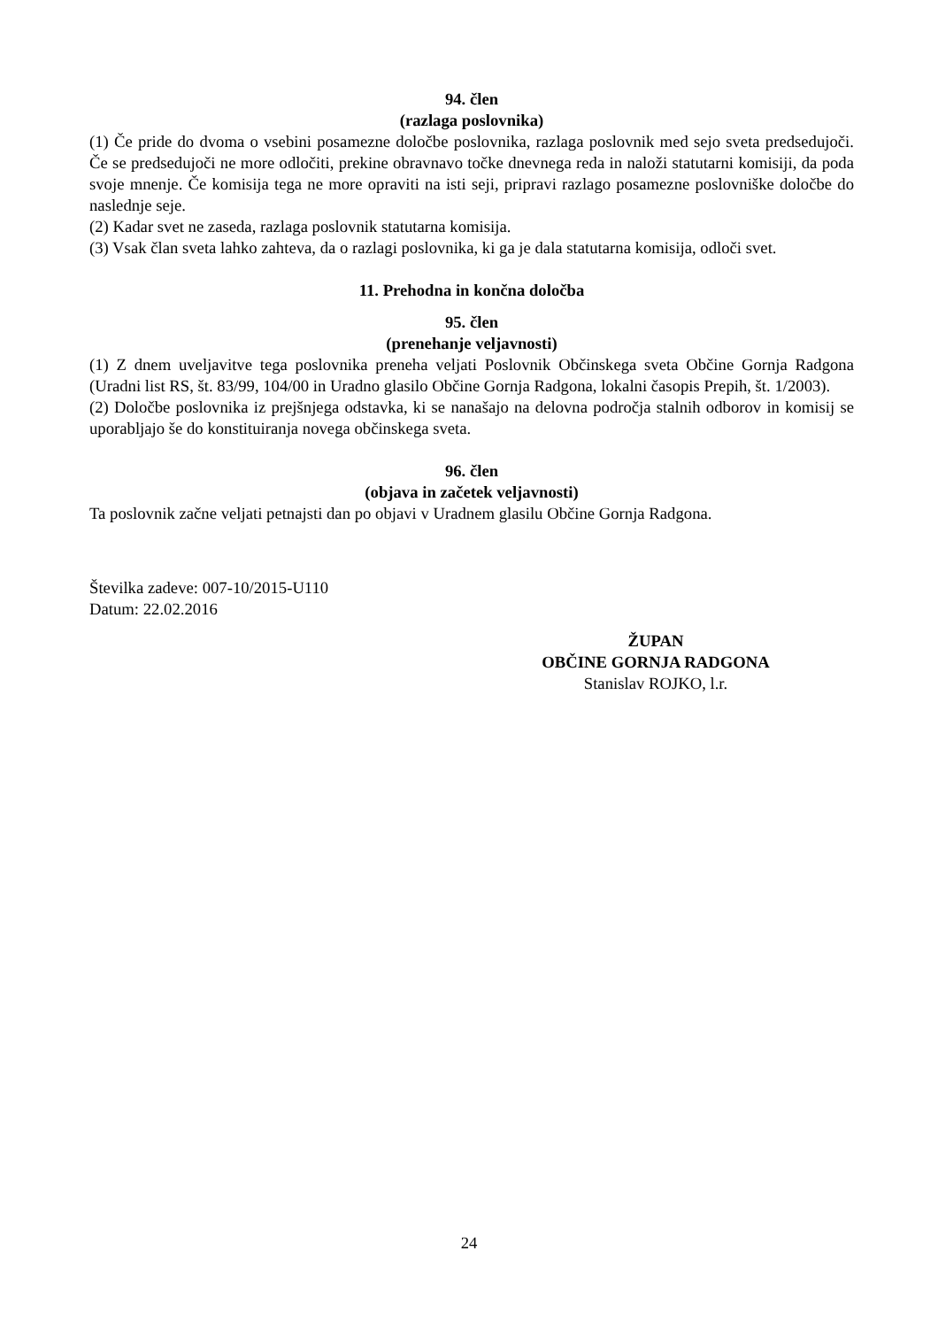94. člen
(razlaga poslovnika)
(1) Če pride do dvoma o vsebini posamezne določbe poslovnika, razlaga poslovnik med sejo sveta predsedujoči. Če se predsedujoči ne more odločiti, prekine obravnavo točke dnevnega reda in naloži statutarni komisiji, da poda svoje mnenje. Če komisija tega ne more opraviti na isti seji, pripravi razlago posamezne poslovniške določbe do naslednje seje.
(2) Kadar svet ne zaseda, razlaga poslovnik statutarna komisija.
(3) Vsak član sveta lahko zahteva, da o razlagi poslovnika, ki ga je dala statutarna komisija, odloči svet.
11. Prehodna in končna določba
95. člen
(prenehanje veljavnosti)
(1) Z dnem uveljavitve tega poslovnika preneha veljati Poslovnik Občinskega sveta Občine Gornja Radgona (Uradni list RS, št. 83/99, 104/00 in Uradno glasilo Občine Gornja Radgona, lokalni časopis Prepih, št. 1/2003).
(2) Določbe poslovnika iz prejšnjega odstavka, ki se nanašajo na delovna področja stalnih odborov in komisij se uporabljajo še do konstituiranja novega občinskega sveta.
96. člen
(objava in začetek veljavnosti)
Ta poslovnik začne veljati petnajsti dan po objavi v Uradnem glasilu Občine Gornja Radgona.
Številka zadeve: 007-10/2015-U110
Datum: 22.02.2016
ŽUPAN
OBČINE GORNJA RADGONA
Stanislav ROJKO, l.r.
24